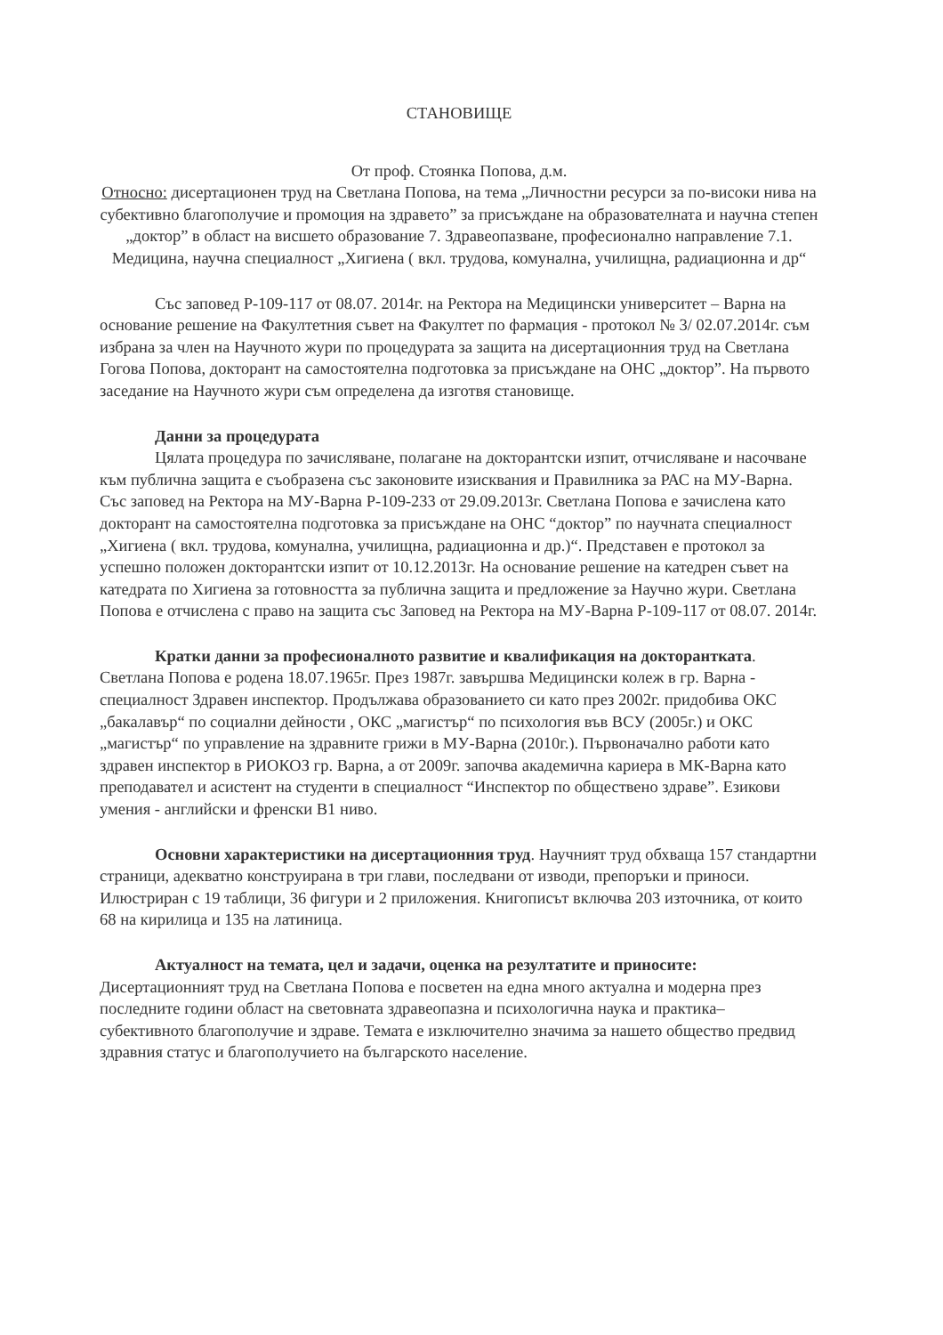СТАНОВИЩЕ
От проф. Стоянка Попова, д.м.
Относно: дисертационен труд на Светлана Попова, на тема „Личностни ресурси за по-високи нива на субективно благополучие и промоция на здравето” за присъждане на образователната и научна степен „доктор” в област на висшето образование 7. Здравеопазване, професионално направление 7.1. Медицина, научна специалност „Хигиена ( вкл. трудова, комунална, училищна, радиационна и др“
Със заповед Р-109-117 от 08.07. 2014г. на Ректора на Медицински университет – Варна на основание решение на Факултетния съвет на Факултет по фармация - протокол № 3/ 02.07.2014г. съм избрана за член на Научното жури по процедурата за защита на дисертационния труд на Светлана Гогова Попова, докторант на самостоятелна подготовка за присъждане на ОНС „доктор”. На първото заседание на Научното жури съм определена да изготвя становище.
Данни за процедурата
Цялата процедура по зачисляване, полагане на докторантски изпит, отчисляване и насочване към публична защита е съобразена със законовите изисквания и Правилника за РАС на МУ-Варна. Със заповед на Ректора на МУ-Варна Р-109-233 от 29.09.2013г. Светлана Попова е зачислена като докторант на самостоятелна подготовка за присъждане на ОНС “доктор” по научната специалност „Хигиена ( вкл. трудова, комунална, училищна, радиационна и др.)“. Представен е протокол за успешно положен докторантски изпит от 10.12.2013г. На основание решение на катедрен съвет на катедрата по Хигиена за готовността за публична защита и предложение за Научно жури. Светлана Попова е отчислена с право на защита със Заповед на Ректора на МУ-Варна Р-109-117 от 08.07. 2014г.
Кратки данни за професионалното развитие и квалификация на докторантката. Светлана Попова е родена 18.07.1965г. През 1987г. завършва Медицински колеж в гр. Варна - специалност Здравен инспектор. Продължава образованието си като през 2002г. придобива ОКС „бакалавър“ по социални дейности , ОКС „магистър“ по психология във ВСУ (2005г.) и ОКС „магистър“ по управление на здравните грижи в МУ-Варна (2010г.). Първоначално работи като здравен инспектор в РИОКОЗ гр. Варна, а от 2009г. започва академична кариера в МК-Варна като преподавател и асистент на студенти в специалност “Инспектор по обществено здраве”. Езикови умения - английски и френски В1 ниво.
Основни характеристики на дисертационния труд. Научният труд обхваща 157 стандартни страници, адекватно конструирана в три глави, последвани от изводи, препоръки и приноси. Илюстриран с 19 таблици, 36 фигури и 2 приложения. Книгописът включва 203 източника, от които 68 на кирилица и 135 на латиница.
Актуалност на темата, цел и задачи, оценка на резултатите и приносите: Дисертационният труд на Светлана Попова е посветен на една много актуална и модерна през последните години област на световната здравеопазна и психологична наука и практика– субективното благополучие и здраве. Темата е изключително значима за нашето общество предвид здравния статус и благополучието на българското население.